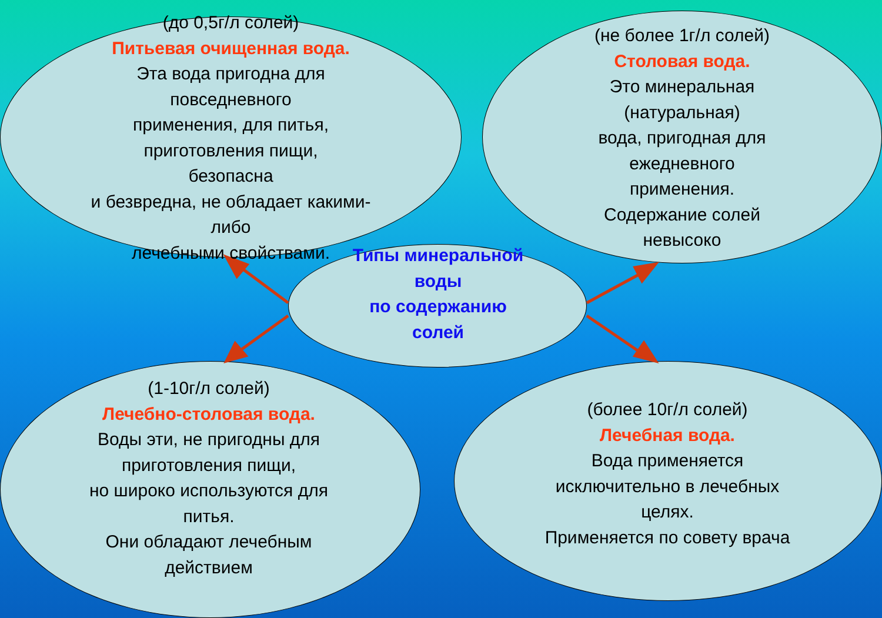(до 0,5г/л солей)
Питьевая очищенная вода.
Эта вода пригодна для повседневного
применения, для питья, приготовления пищи,
безопасна
и безвредна, не обладает какими-либо
лечебными свойствами.
(не более 1г/л солей)
Столовая вода.
Это минеральная (натуральная)
вода, пригодная для ежедневного
применения.
Содержание солей невысоко
Типы минеральной воды
по содержанию солей
(1-10г/л солей)
Лечебно-столовая вода.
Воды эти, не пригодны для
приготовления пищи,
но широко используются для питья.
Они обладают лечебным действием
(более 10г/л солей)
Лечебная вода.
Вода применяется исключительно в лечебных целях.
Применяется по совету врача